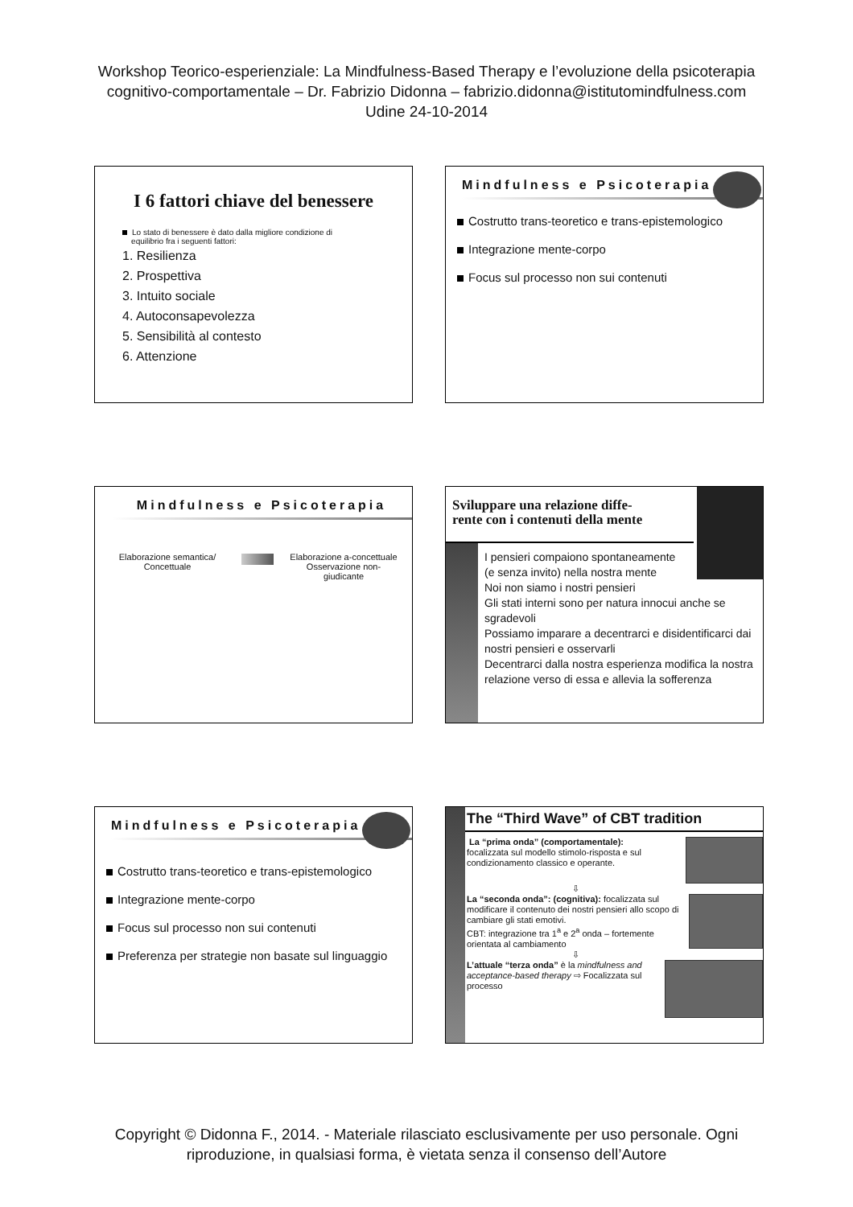Workshop Teorico-esperienziale: La Mindfulness-Based Therapy e l’evoluzione della psicoterapia
cognitivo-comportamentale – Dr. Fabrizio Didonna – fabrizio.didonna@istitutomindfulness.com
Udine 24-10-2014
I 6 fattori chiave del benessere
Lo stato di benessere è dato dalla migliore condizione di
equilibrio fra i seguenti fattori:
1. Resilienza
2. Prospettiva
3. Intuito sociale
4. Autoconsapevolezza
5. Sensibilità al contesto
6. Attenzione
Mindfulness e Psicoterapia
Costrutto trans-teoretico e trans-epistemologico
Integrazione mente-corpo
Focus sul processo non sui contenuti
Mindfulness e Psicoterapia
Elaborazione semantica/
Concettuale
Elaborazione a-concettuale
Osservazione non-
giudicante
Sviluppare una relazione diffe-
rente con i contenuti della mente
I pensieri compaiono spontaneamente
(e senza invito) nella nostra mente
Noi non siamo i nostri pensieri
Gli stati interni sono per natura innocui anche se sgradevoli
Possiamo imparare a decentrarci e disidentificarci dai nostri pensieri e osservarli
Decentrarci dalla nostra esperienza modifica la nostra relazione verso di essa e allevia la sofferenza
Mindfulness e Psicoterapia
Costrutto trans-teoretico e trans-epistemologico
Integrazione mente-corpo
Focus sul processo non sui contenuti
Preferenza per strategie non basate sul linguaggio
The “Third Wave” of CBT tradition
La “prima onda” (comportamentale):
focalizzata sul modello stimolo-risposta e sul condizionamento classico e operante.
⇩
La “seconda onda”: (cognitiva): focalizzata sul modificare il contenuto dei nostri pensieri allo scopo di cambiare gli stati emotivi.
CBT: integrazione tra 1<sup>a</sup> e 2<sup>a</sup> onda – fortemente orientata al cambiamento
⇩
L’attuale “terza onda” è la mindfulness and acceptance-based therapy ⇨ Focalizzata sul processo
Copyright © Didonna F., 2014. - Materiale rilasciato esclusivamente per uso personale. Ogni
riproduzione, in qualsiasi forma, è vietata senza il consenso dell’Autore